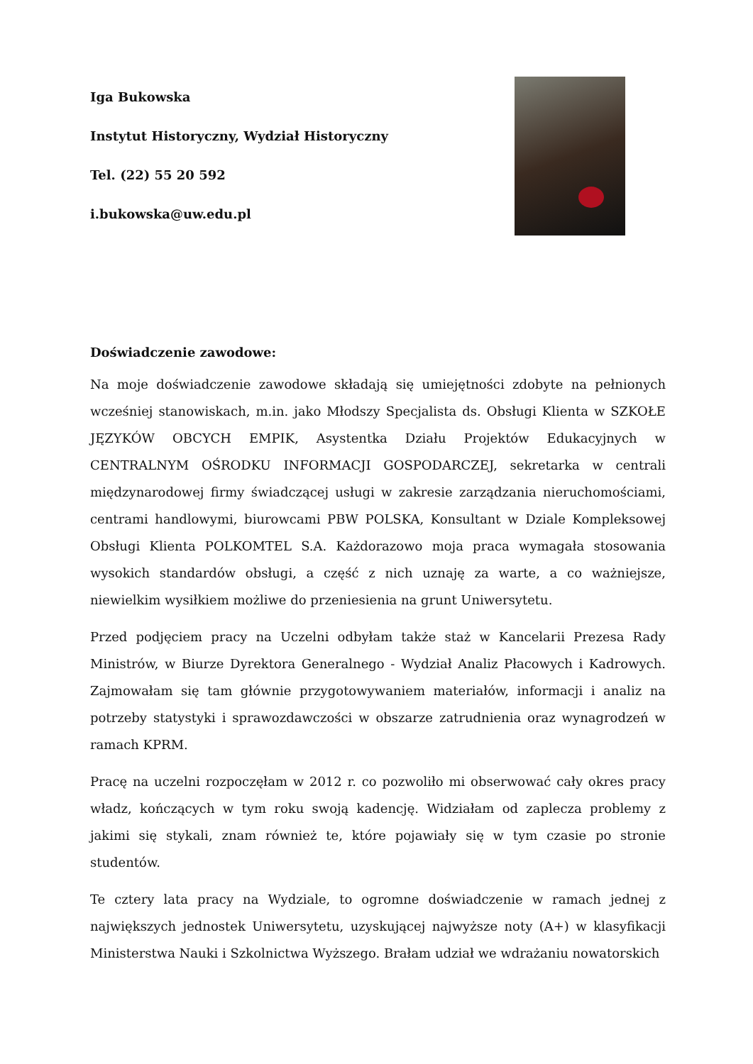Iga Bukowska
Instytut Historyczny, Wydział Historyczny
Tel. (22) 55 20 592
i.bukowska@uw.edu.pl
Doświadczenie zawodowe:
Na moje doświadczenie zawodowe składają się umiejętności zdobyte na pełnionych wcześniej stanowiskach, m.in. jako Młodszy Specjalista ds. Obsługi Klienta w SZKOŁE JĘZYKÓW OBCYCH EMPIK, Asystentka Działu Projektów Edukacyjnych w CENTRALNYM OŚRODKU INFORMACJI GOSPODARCZEJ, sekretarka w centrali międzynarodowej firmy świadczącej usługi w zakresie zarządzania nieruchomościami, centrami handlowymi, biurowcami PBW POLSKA, Konsultant w Dziale Kompleksowej Obsługi Klienta POLKOMTEL S.A. Każdorazowo moja praca wymagała stosowania wysokich standardów obsługi, a część z nich uznaję za warte, a co ważniejsze, niewielkim wysiłkiem możliwe do przeniesienia na grunt Uniwersytetu.
Przed podjęciem pracy na Uczelni odbyłam także staż w Kancelarii Prezesa Rady Ministrów, w Biurze Dyrektora Generalnego - Wydział Analiz Płacowych i Kadrowych. Zajmowałam się tam głównie przygotowywaniem materiałów, informacji i analiz na potrzeby statystyki i sprawozdawczości w obszarze zatrudnienia oraz wynagrodzeń w ramach KPRM.
Pracę na uczelni rozpoczęłam w 2012 r. co pozwoliło mi obserwować cały okres pracy władz, kończących w tym roku swoją kadencję. Widziałam od zaplecza problemy z jakimi się stykali, znam również te, które pojawiały się w tym czasie po stronie studentów.
Te cztery lata pracy na Wydziale, to ogromne doświadczenie w ramach jednej z największych jednostek Uniwersytetu, uzyskującej najwyższe noty (A+) w klasyfikacji Ministerstwa Nauki i Szkolnictwa Wyższego. Brałam udział we wdrażaniu nowatorskich